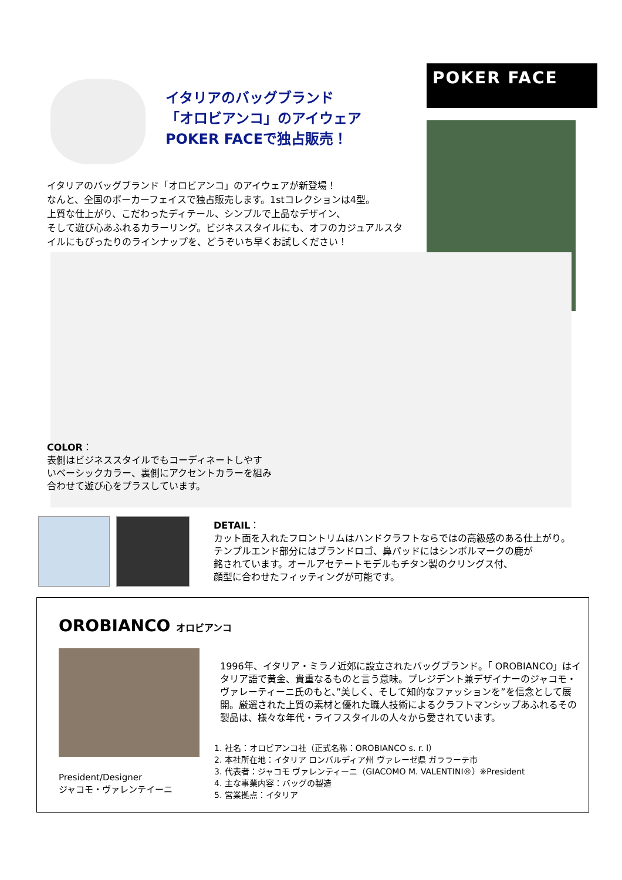イタリアのバッグブランド
「オロビアンコ」のアイウェア
POKER FACEで独占販売！
POKER FACE
イタリアのバッグブランド「オロビアンコ」のアイウェアが新登場！
なんと、全国のポーカーフェイスで独占販売します。1stコレクションは4型。
上質な仕上がり、こだわったディテール、シンプルで上品なデザイン、
そして遊び心あふれるカラーリング。ビジネススタイルにも、オフのカジュアルスタイルにもぴったりのラインナップを、どうぞいち早くお試しください！
COLOR：
表側はビジネススタイルでもコーディネートしやす
いベーシックカラー、裏側にアクセントカラーを組み
合わせて遊び心をプラスしています。
DETAIL：
カット面を入れたフロントリムはハンドクラフトならではの高級感のある仕上がり。
テンプルエンド部分にはブランドロゴ、鼻パッドにはシンボルマークの鹿が
銘されています。オールアセテートモデルもチタン製のクリングス付、
顔型に合わせたフィッティングが可能です。
OROBIANCO オロビアンコ
President/Designer
ジャコモ・ヴァレンテイーニ
1996年、イタリア・ミラノ近郊に設立されたバッグブランド。「 OROBIANCO」はイタリア語で黄金、貴重なるものと言う意味。プレジデント兼デザイナーのジャコモ・ヴァレーティーニ氏のもと、”美しく、そして知的なファッションを”を信念として展開。厳選された上質の素材と優れた職人技術によるクラフトマンシップあふれるその製品は、様々な年代・ライフスタイルの人々から愛されています。
1. 社名：オロビアンコ社（正式名称：OROBIANCO s. r. l）
2. 本社所在地：イタリア ロンバルディア州 ヴァレーゼ県 ガララーテ市
3. 代表者：ジャコモ ヴァレンティーニ（GIACOMO M. VALENTINI®）※President
4. 主な事業内容：バッグの製造
5. 営業拠点：イタリア